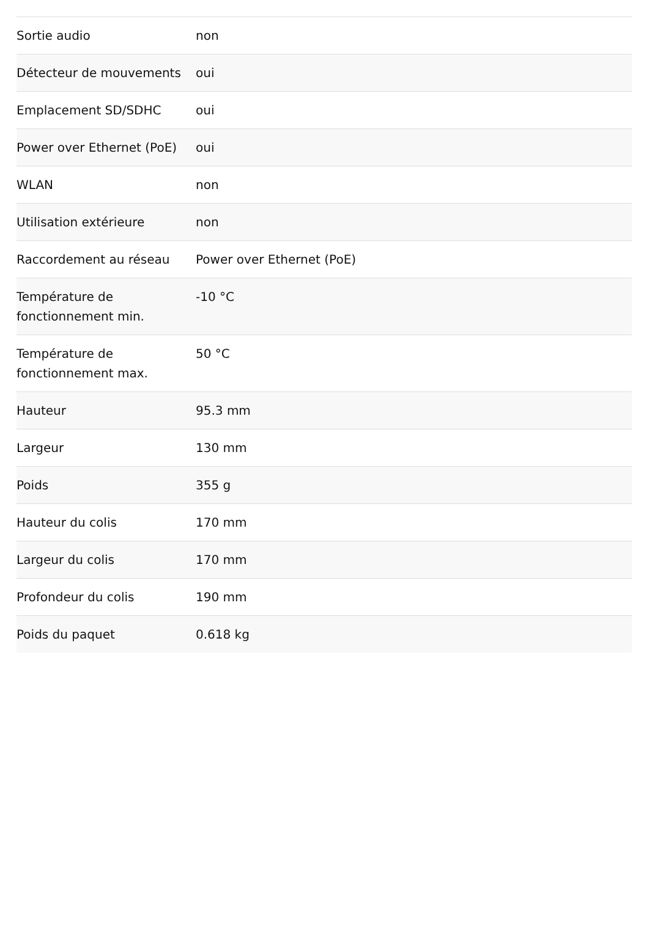| Sortie audio | non |
| Détecteur de mouvements | oui |
| Emplacement SD/SDHC | oui |
| Power over Ethernet (PoE) | oui |
| WLAN | non |
| Utilisation extérieure | non |
| Raccordement au réseau | Power over Ethernet (PoE) |
| Température de fonctionnement min. | -10 °C |
| Température de fonctionnement max. | 50 °C |
| Hauteur | 95.3 mm |
| Largeur | 130 mm |
| Poids | 355 g |
| Hauteur du colis | 170 mm |
| Largeur du colis | 170 mm |
| Profondeur du colis | 190 mm |
| Poids du paquet | 0.618 kg |